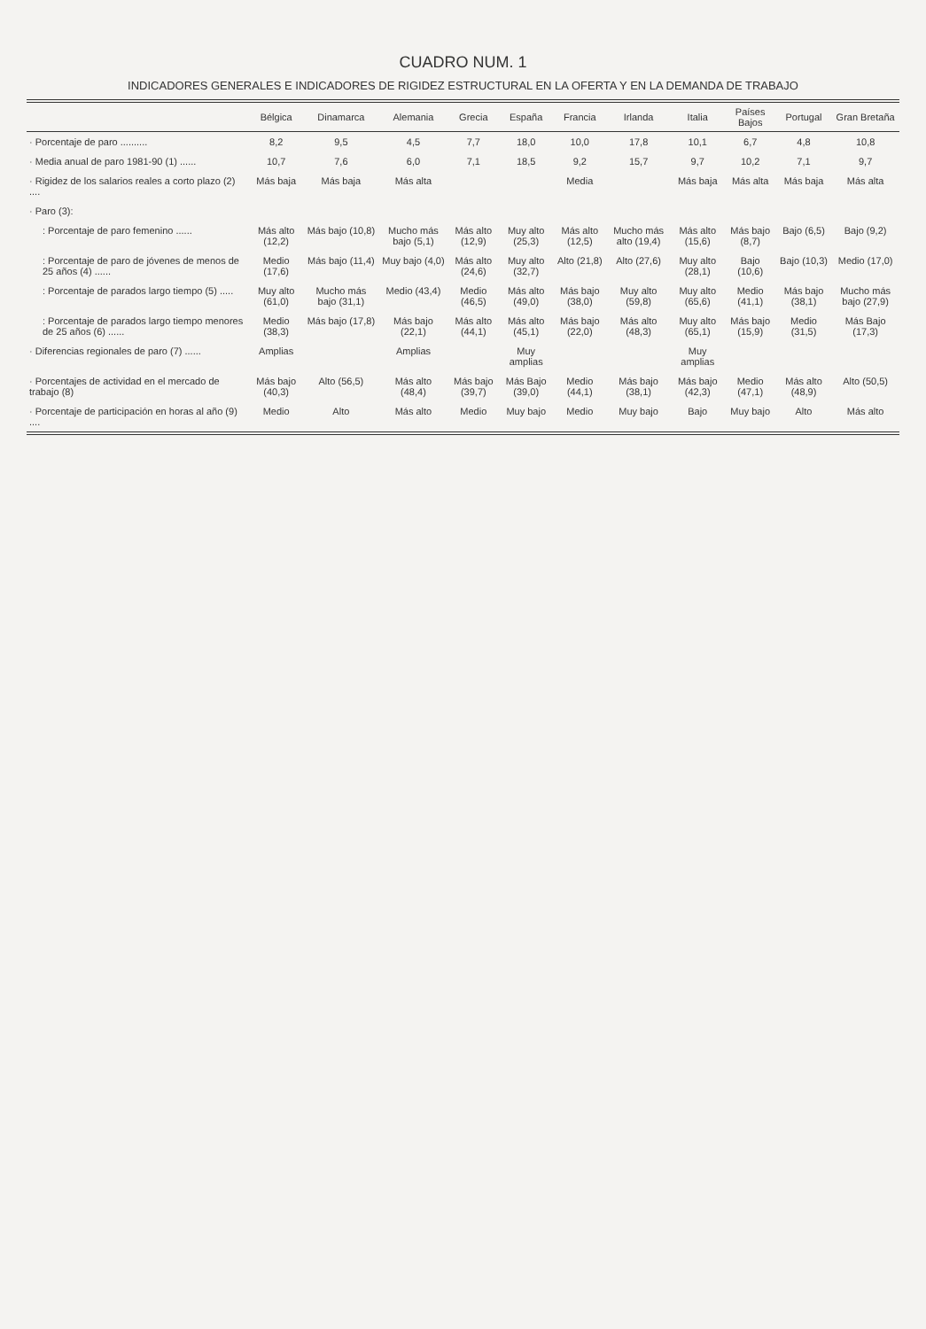CUADRO NUM. 1
INDICADORES GENERALES E INDICADORES DE RIGIDEZ ESTRUCTURAL EN LA OFERTA Y EN LA DEMANDA DE TRABAJO
| | Bélgica | Dinamarca | Alemania | Grecia | España | Francia | Irlanda | Italia | Países Bajos | Portugal | Gran Bretaña |
| --- | --- | --- | --- | --- | --- | --- | --- | --- | --- | --- | --- |
| · Porcentaje de paro .......... | 8,2 | 9,5 | 4,5 | 7,7 | 18,0 | 10,0 | 17,8 | 10,1 | 6,7 | 4,8 | 10,8 |
| · Media anual de paro 1981-90 (1) ...... | 10,7 | 7,6 | 6,0 | 7,1 | 18,5 | 9,2 | 15,7 | 9,7 | 10,2 | 7,1 | 9,7 |
| · Rigidez de los salarios reales a corto plazo (2) .... | Más baja | Más baja | Más alta | | | Media | | Más baja | Más alta | Más baja | Más alta |
| · Paro (3): | | | | | | | | | | | |
| : Porcentaje de paro femenino ...... | Más alto (12,2) | Más bajo (10,8) | Mucho más bajo (5,1) | Más alto (12,9) | Muy alto (25,3) | Más alto (12,5) | Mucho más alto (19,4) | Más alto (15,6) | Más bajo (8,7) | Bajo (6,5) | Bajo (9,2) |
| : Porcentaje de paro de jóvenes de menos de 25 años (4) ...... | Medio (17,6) | Más bajo (11,4) | Muy bajo (4,0) | Más alto (24,6) | Muy alto (32,7) | Alto (21,8) | Alto (27,6) | Muy alto (28,1) | Bajo (10,6) | Bajo (10,3) | Medio (17,0) |
| : Porcentaje de parados largo tiempo (5) ..... | Muy alto (61,0) | Mucho más bajo (31,1) | Medio (43,4) | Medio (46,5) | Más alto (49,0) | Más bajo (38,0) | Muy alto (59,8) | Muy alto (65,6) | Medio (41,1) | Más bajo (38,1) | Mucho más bajo (27,9) |
| : Porcentaje de parados largo tiempo menores de 25 años (6) ...... | Medio (38,3) | Más bajo (17,8) | Más bajo (22,1) | Más alto (44,1) | Más alto (45,1) | Más bajo (22,0) | Más alto (48,3) | Muy alto (65,1) | Más bajo (15,9) | Medio (31,5) | Más Bajo (17,3) |
| · Diferencias regionales de paro (7) ...... | Amplias | | Amplias | | Muy amplias | | | Muy amplias | | | |
| · Porcentajes de actividad en el mercado de trabajo (8) | Más bajo (40,3) | Alto (56,5) | Más alto (48,4) | Más bajo (39,7) | Más Bajo (39,0) | Medio (44,1) | Más bajo (38,1) | Más bajo (42,3) | Medio (47,1) | Más alto (48,9) | Alto (50,5) |
| · Porcentaje de participación en horas al año (9) .... | Medio | Alto | Más alto | Medio | Muy bajo | Medio | Muy bajo | Bajo | Muy bajo | Alto | Más alto |